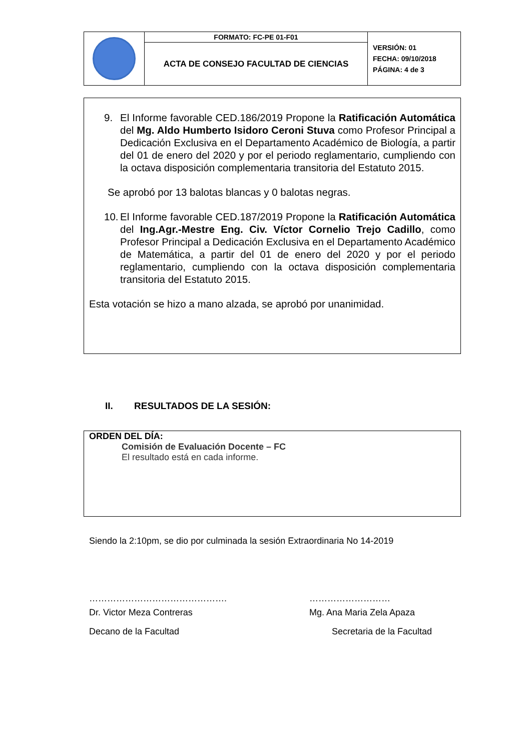| | FORMATO: FC-PE 01-F01 | VERSIÓN: 01 FECHA: 09/10/2018 PÁGINA: 4 de 3 |
| | ACTA DE CONSEJO FACULTAD DE CIENCIAS | |
9. El Informe favorable CED.186/2019 Propone la Ratificación Automática del Mg. Aldo Humberto Isidoro Ceroni Stuva como Profesor Principal a Dedicación Exclusiva en el Departamento Académico de Biología, a partir del 01 de enero del 2020 y por el periodo reglamentario, cumpliendo con la octava disposición complementaria transitoria del Estatuto 2015.
Se aprobó por 13 balotas blancas y 0 balotas negras.
10.
El Informe favorable CED.187/2019 Propone la Ratificación Automática del Ing.Agr.-Mestre Eng. Civ. Víctor Cornelio Trejo Cadillo, como Profesor Principal a Dedicación Exclusiva en el Departamento Académico de Matemática, a partir del 01 de enero del 2020 y por el periodo reglamentario, cumpliendo con la octava disposición complementaria transitoria del Estatuto 2015.
Esta votación se hizo a mano alzada, se aprobó por unanimidad.
II. RESULTADOS DE LA SESIÓN:
ORDEN DEL DÍA:
Comisión de Evaluación Docente – FC
El resultado está en cada informe.
Siendo la 2:10pm, se dio por culminada la sesión Extraordinaria No 14-2019
……………………………………….
Dr. Victor Meza Contreras
Decano de la Facultad
………………………
Mg. Ana Maria Zela Apaza
Secretaria de la Facultad